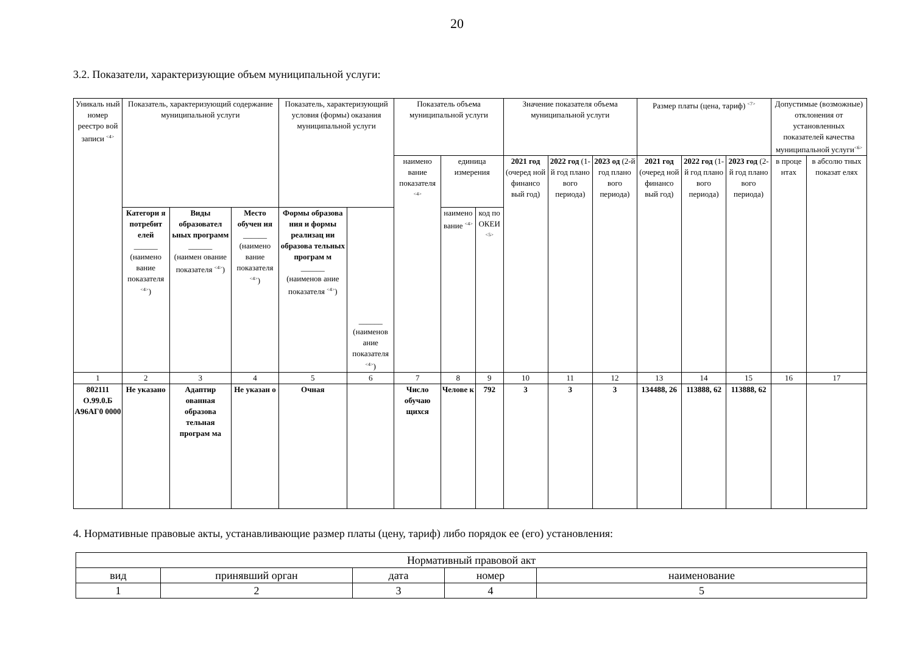20
3.2. Показатели, характеризующие объем муниципальной услуги:
| Уникаль ный номер реестро вой записи <sup><4></sup> | Показатель, характеризующий содержание муниципальной услуги | | | Показатель, характеризующий условия (формы) оказания муниципальной услуги | | Показатель объема муниципальной услуги | | | Значение показателя объема муниципальной услуги | | | Размер платы (цена, тариф) <sup><7></sup> | | | Допустимые (возможные) отклонения от установленных показателей качества муниципальной услуги<sup><6></sup> | |
| --- | --- | --- | --- | --- | --- | --- | --- | --- | --- | --- | --- | --- | --- | --- | --- | --- |
| | | | | | | наимено вание показателя <sup><4></sup> | единица измерения | | 2021 год (очеред ной финансо вый год) | 2022 год (1-й год плано вого периода) | 2023 од (2-й год плано вого периода) | 2021 год (очеред ной финансо вый год) | 2022 год (1-й год плано вого периода) | 2023 год (2-й год плано вого периода) | в проце нтах | в абсолю тных показат елях |
| | Категори я потребит елей ______ (наимено вание показателя <sup><4></sup>) | Виды образовател ьных программ ______ (наимен ование показателя <sup><4></sup>) | Место обучен ия ______ (наимено вание показателя <sup><4></sup>) | Формы образова ния и формы реализац ии образова тельных програм м ______ (наименов ание показателя <sup><4></sup>) | ______ (наименов ание показателя <sup><4></sup>) | | наимено вание <sup><4></sup> | код по ОКЕИ <sup><5></sup> | | | | | | | | |
| 1 | 2 | 3 | 4 | 5 | 6 | 7 | 8 | 9 | 10 | 11 | 12 | 13 | 14 | 15 | 16 | 17 |
| 802111 О.99.0.Б А96АГ0 0000 | Не указано | Адаптир ованная образова тельная програм ма | Не указан о | Очная | | Число обучаю щихся | Челове к | 792 | 3 | 3 | 3 | 134488, 26 | 113888, 62 | 113888, 62 | | |
4. Нормативные правовые акты, устанавливающие размер платы (цену, тариф) либо порядок ее (его) установления:
| Нормативный правовой акт | | | | |
| вид | принявший орган | дата | номер | наименование |
| 1 | 2 | 3 | 4 | 5 |